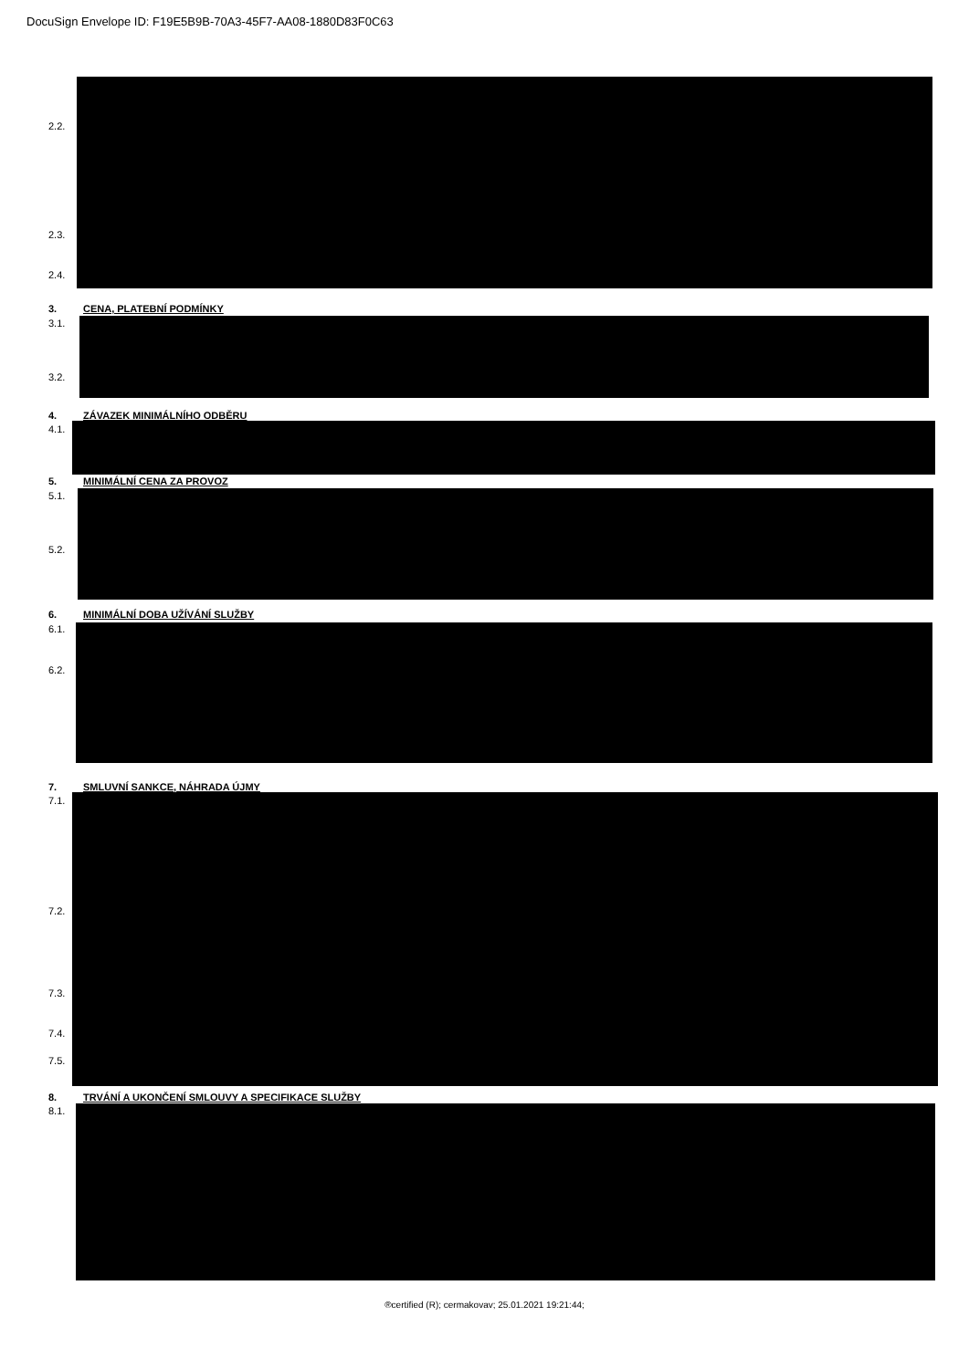DocuSign Envelope ID: F19E5B9B-70A3-45F7-AA08-1880D83F0C63
2.2.
2.3.
2.4.
3. CENA, PLATEBNÍ PODMÍNKY
3.1.
3.2.
4. ZÁVAZEK MINIMÁLNÍHO ODBĚRU
4.1.
5. MINIMÁLNÍ CENA ZA PROVOZ
5.1.
5.2.
6. MINIMÁLNÍ DOBA UŽÍVÁNÍ SLUŽBY
6.1.
6.2.
7. SMLUVNÍ SANKCE, NÁHRADA ÚJMY
7.1.
7.2.
7.3.
7.4.
7.5.
8. TRVÁNÍ A UKONČENÍ SMLOUVY A SPECIFIKACE SLUŽBY
8.1.
®certified (R); cermakovav; 25.01.2021 19:21:44;